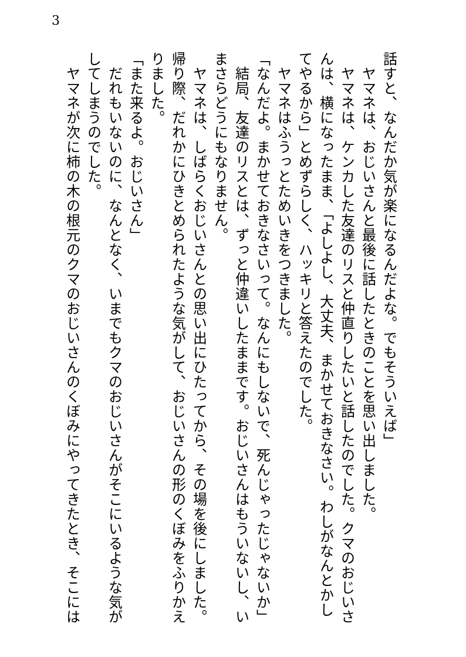3
話すと、なんだか気が楽になるんだよな。でもそういえば」
　ヤマネは、おじいさんと最後に話したときのことを思い出しました。
　ヤマネは、ケンカした友達のリスと仲直りしたいと話したのでした。クマのおじいさ
んは、横になったまま、「よしよし、大丈夫、まかせておきなさい。わしがなんとかし
てやるから」とめずらしく、ハッキリと答えたのでした。
　ヤマネはふうっとためいきをつきました。
「なんだよ。まかせておきなさいって。なんにもしないで、死んじゃったじゃないか」
　結局、友達のリスとは、ずっと仲違いしたままです。おじいさんはもういないし、い
まさらどうにもなりません。
　ヤマネは、しばらくおじいさんとの思い出にひたってから、その場を後にしました。
帰り際、だれかにひきとめられたような気がして、おじいさんの形のくぼみをふりかえ
りました。
「また来るよ。おじいさん」
　だれもいないのに、なんとなく、いまでもクマのおじいさんがそこにいるような気が
してしまうのでした。
　ヤマネが次に柿の木の根元のクマのおじいさんのくぼみにやってきたとき、そこには